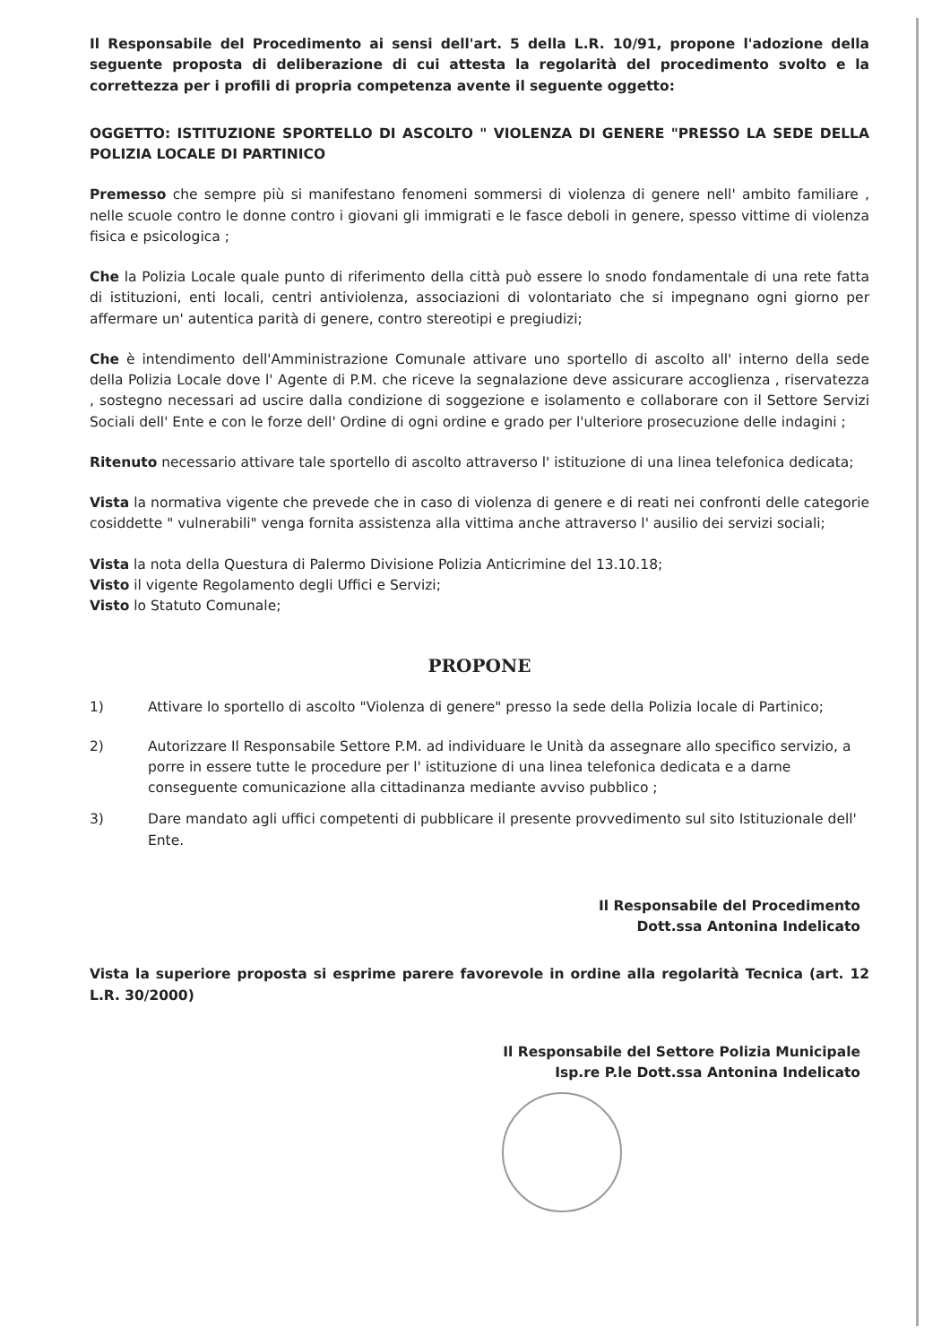Il Responsabile del Procedimento ai sensi dell'art. 5 della L.R. 10/91, propone l'adozione della seguente proposta di deliberazione di cui attesta la regolarità del procedimento svolto e la correttezza per i profili di propria competenza avente il seguente oggetto:
OGGETTO: ISTITUZIONE SPORTELLO DI ASCOLTO " VIOLENZA DI GENERE "PRESSO LA SEDE DELLA POLIZIA LOCALE DI PARTINICO
Premesso che sempre più si manifestano fenomeni sommersi di violenza di genere nell' ambito familiare , nelle scuole contro le donne contro i giovani gli immigrati e le fasce deboli in genere, spesso vittime di violenza fisica e psicologica ;
Che la Polizia Locale quale punto di riferimento della città può essere lo snodo fondamentale di una rete fatta di istituzioni, enti locali, centri antiviolenza, associazioni di volontariato che si impegnano ogni giorno per affermare un' autentica parità di genere, contro stereotipi e pregiudizi;
Che è intendimento dell'Amministrazione Comunale attivare uno sportello di ascolto all' interno della sede della Polizia Locale dove l' Agente di P.M. che riceve la segnalazione deve assicurare accoglienza , riservatezza , sostegno necessari ad uscire dalla condizione di soggezione e isolamento e collaborare con il Settore Servizi Sociali dell' Ente e con le forze dell' Ordine di ogni ordine e grado per l'ulteriore prosecuzione delle indagini ;
Ritenuto necessario attivare tale sportello di ascolto attraverso l' istituzione di una linea telefonica dedicata;
Vista la normativa vigente che prevede che in caso di violenza di genere e di reati nei confronti delle categorie cosiddette " vulnerabili" venga fornita assistenza alla vittima anche attraverso l' ausilio dei servizi sociali;
Vista la nota della Questura di Palermo Divisione Polizia Anticrimine del 13.10.18;
Visto il vigente Regolamento degli Uffici e Servizi;
Visto lo Statuto Comunale;
PROPONE
1) Attivare lo sportello di ascolto "Violenza di genere" presso la sede della Polizia locale di Partinico;
2) Autorizzare Il Responsabile Settore P.M. ad individuare le Unità da assegnare allo specifico servizio, a porre in essere tutte le procedure per l' istituzione di una linea telefonica dedicata e a darne conseguente comunicazione alla cittadinanza mediante avviso pubblico ;
3) Dare mandato agli uffici competenti di pubblicare il presente provvedimento sul sito Istituzionale dell' Ente.
Il Responsabile del Procedimento
Dott.ssa Antonina Indelicato
Vista la superiore proposta si esprime parere favorevole in ordine alla regolarità Tecnica (art. 12 L.R. 30/2000)
Il Responsabile del Settore Polizia Municipale
Isp.re P.le Dott.ssa Antonina Indelicato